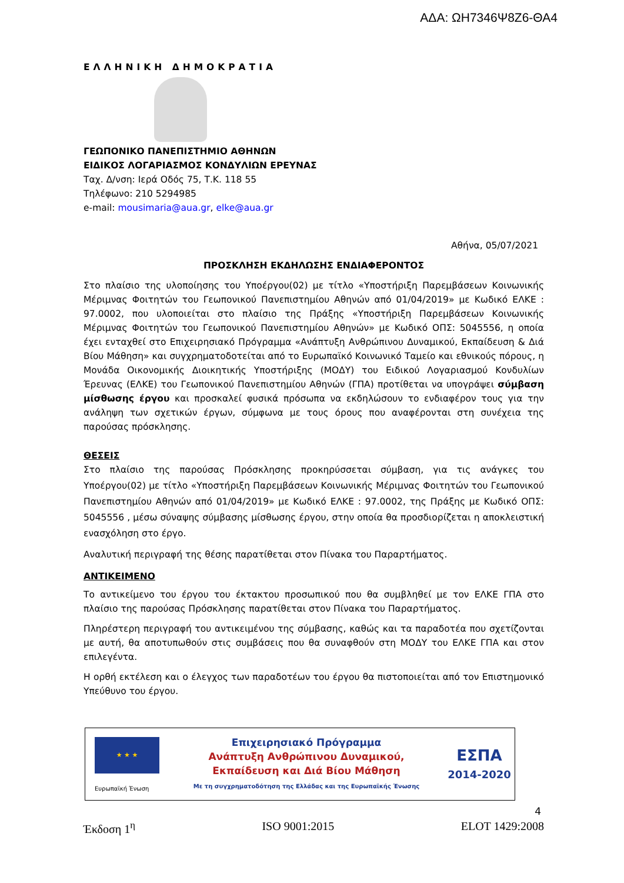ΑΔΑ: ΩΗ7346Ψ8Ζ6-ΘΑ4
ΕΛΛΗΝΙΚΗ ΔΗΜΟΚΡΑΤΙΑ
ΓΕΩΠΟΝΙΚΟ ΠΑΝΕΠΙΣΤΗΜΙΟ ΑΘΗΝΩΝ
ΕΙΔΙΚΟΣ ΛΟΓΑΡΙΑΣΜΟΣ ΚΟΝΔΥΛΙΩΝ ΕΡΕΥΝΑΣ
Ταχ. Δ/νση: Ιερά Οδός 75, Τ.Κ. 118 55
Τηλέφωνο: 210 5294985
e-mail: mousimaria@aua.gr, elke@aua.gr
Αθήνα, 05/07/2021
ΠΡΟΣΚΛΗΣΗ ΕΚΔΗΛΩΣΗΣ ΕΝΔΙΑΦΕΡΟΝΤΟΣ
Στο πλαίσιο της υλοποίησης του Υποέργου(02) με τίτλο «Υποστήριξη Παρεμβάσεων Κοινωνικής Μέριμνας Φοιτητών του Γεωπονικού Πανεπιστημίου Αθηνών από 01/04/2019» με Κωδικό ΕΛΚΕ : 97.0002, που υλοποιείται στο πλαίσιο της Πράξης «Υποστήριξη Παρεμβάσεων Κοινωνικής Μέριμνας Φοιτητών του Γεωπονικού Πανεπιστημίου Αθηνών» με Κωδικό ΟΠΣ: 5045556, η οποία έχει ενταχθεί στο Επιχειρησιακό Πρόγραμμα «Ανάπτυξη Ανθρώπινου Δυναμικού, Εκπαίδευση & Διά Βίου Μάθηση» και συγχρηματοδοτείται από το Ευρωπαϊκό Κοινωνικό Ταμείο και εθνικούς πόρους, η Μονάδα Οικονομικής Διοικητικής Υποστήριξης (ΜΟΔΥ) του Ειδικού Λογαριασμού Κονδυλίων Έρευνας (ΕΛΚΕ) του Γεωπονικού Πανεπιστημίου Αθηνών (ΓΠΑ) προτίθεται να υπογράψει σύμβαση μίσθωσης έργου και προσκαλεί φυσικά πρόσωπα να εκδηλώσουν το ενδιαφέρον τους για την ανάληψη των σχετικών έργων, σύμφωνα με τους όρους που αναφέρονται στη συνέχεια της παρούσας πρόσκλησης.
ΘΕΣΕΙΣ
Στο πλαίσιο της παρούσας Πρόσκλησης προκηρύσσεται σύμβαση, για τις ανάγκες του Υποέργου(02) με τίτλο «Υποστήριξη Παρεμβάσεων Κοινωνικής Μέριμνας Φοιτητών του Γεωπονικού Πανεπιστημίου Αθηνών από 01/04/2019» με Κωδικό ΕΛΚΕ : 97.0002, της Πράξης με Κωδικό ΟΠΣ: 5045556 , μέσω σύναψης σύμβασης μίσθωσης έργου, στην οποία θα προσδιορίζεται η αποκλειστική ενασχόληση στο έργο.
Αναλυτική περιγραφή της θέσης παρατίθεται στον Πίνακα του Παραρτήματος.
ΑΝΤΙΚΕΙΜΕΝΟ
Το αντικείμενο του έργου του έκτακτου προσωπικού που θα συμβληθεί με τον ΕΛΚΕ ΓΠΑ στο πλαίσιο της παρούσας Πρόσκλησης παρατίθεται στον Πίνακα του Παραρτήματος.
Πληρέστερη περιγραφή του αντικειμένου της σύμβασης, καθώς και τα παραδοτέα που σχετίζονται με αυτή, θα αποτυπωθούν στις συμβάσεις που θα συναφθούν στη ΜΟΔΥ του ΕΛΚΕ ΓΠΑ και στον επιλεγέντα.
Η ορθή εκτέλεση και ο έλεγχος των παραδοτέων του έργου θα πιστοποιείται από τον Επιστημονικό Υπεύθυνο του έργου.
★ ★ ★
Ευρωπαϊκή Ένωση
Επιχειρησιακό Πρόγραμμα
Ανάπτυξη Ανθρώπινου Δυναμικού,
Εκπαίδευση και Διά Βίου Μάθηση
Με τη συγχρηματοδότηση της Ελλάδας και της Ευρωπαϊκής Ένωσης
ΕΣΠΑ
2014-2020
4
Έκδοση 1<sup>η</sup> ISO 9001:2015 ELOT 1429:2008